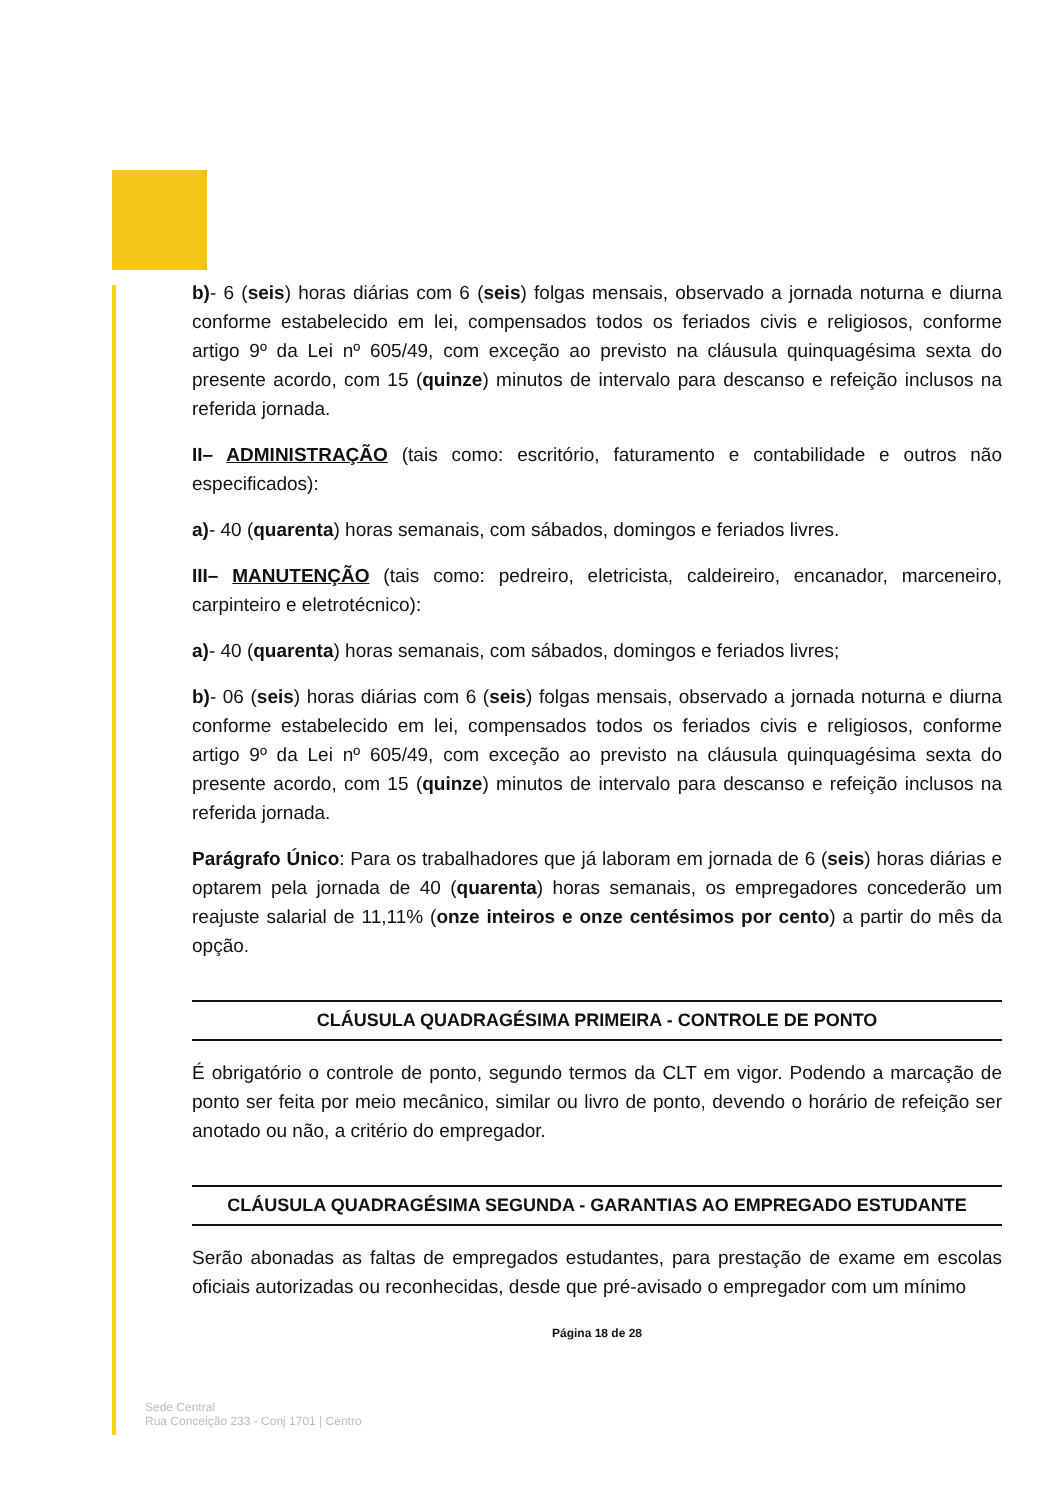b)- 6 (seis) horas diárias com 6 (seis) folgas mensais, observado a jornada noturna e diurna conforme estabelecido em lei, compensados todos os feriados civis e religiosos, conforme artigo 9º da Lei nº 605/49, com exceção ao previsto na cláusula quinquagésima sexta do presente acordo, com 15 (quinze) minutos de intervalo para descanso e refeição inclusos na referida jornada.
II– ADMINISTRAÇÃO (tais como: escritório, faturamento e contabilidade e outros não especificados):
a)- 40 (quarenta) horas semanais, com sábados, domingos e feriados livres.
III– MANUTENÇÃO (tais como: pedreiro, eletricista, caldeireiro, encanador, marceneiro, carpinteiro e eletrotécnico):
a)- 40 (quarenta) horas semanais, com sábados, domingos e feriados livres;
b)- 06 (seis) horas diárias com 6 (seis) folgas mensais, observado a jornada noturna e diurna conforme estabelecido em lei, compensados todos os feriados civis e religiosos, conforme artigo 9º da Lei nº 605/49, com exceção ao previsto na cláusula quinquagésima sexta do presente acordo, com 15 (quinze) minutos de intervalo para descanso e refeição inclusos na referida jornada.
Parágrafo Único: Para os trabalhadores que já laboram em jornada de 6 (seis) horas diárias e optarem pela jornada de 40 (quarenta) horas semanais, os empregadores concederão um reajuste salarial de 11,11% (onze inteiros e onze centésimos por cento) a partir do mês da opção.
CLÁUSULA QUADRAGÉSIMA PRIMEIRA - CONTROLE DE PONTO
É obrigatório o controle de ponto, segundo termos da CLT em vigor. Podendo a marcação de ponto ser feita por meio mecânico, similar ou livro de ponto, devendo o horário de refeição ser anotado ou não, a critério do empregador.
CLÁUSULA QUADRAGÉSIMA SEGUNDA - GARANTIAS AO EMPREGADO ESTUDANTE
Serão abonadas as faltas de empregados estudantes, para prestação de exame em escolas oficiais autorizadas ou reconhecidas, desde que pré-avisado o empregador com um mínimo
Página 18 de 28
Sede Central
Rua Conceição 233 - Conj 1701 | Centro